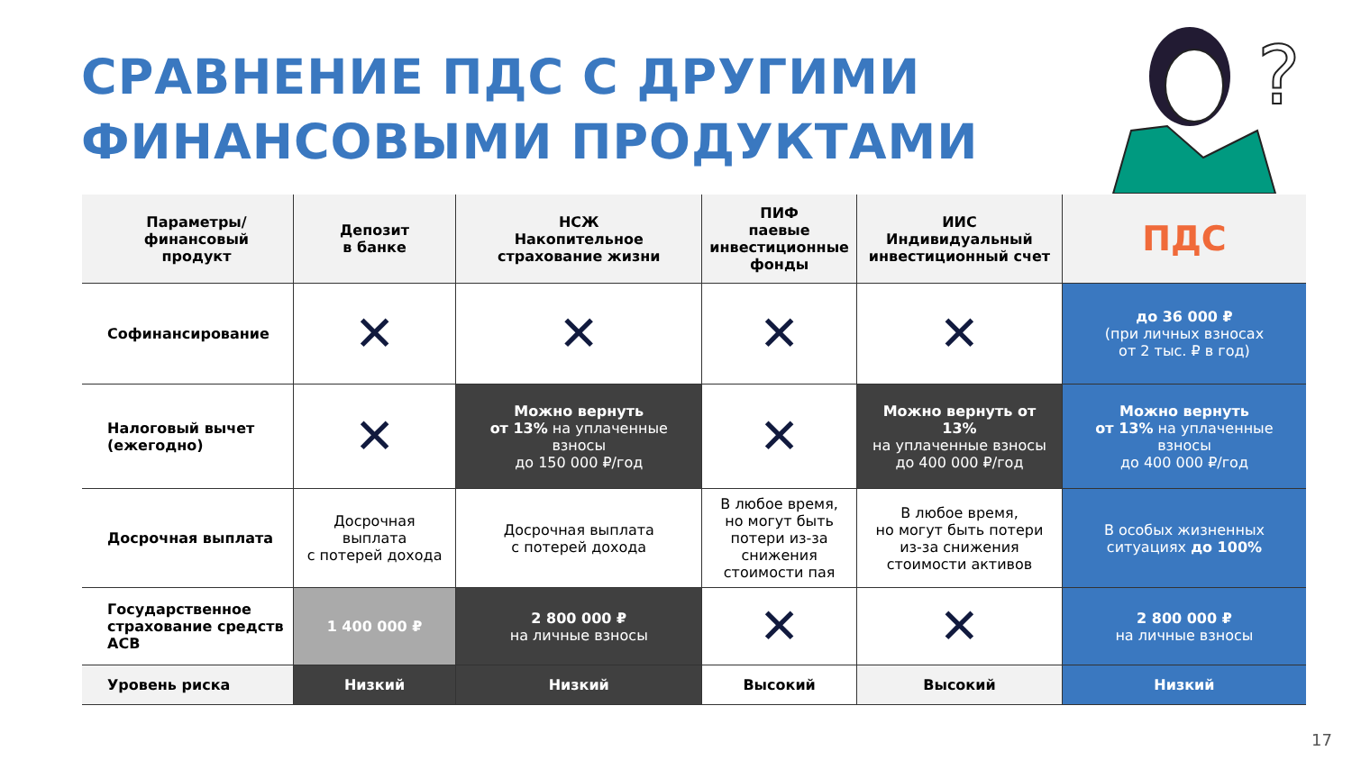СРАВНЕНИЕ ПДС С ДРУГИМИ
ФИНАНСОВЫМИ ПРОДУКТАМИ
?
| Параметры/ финансовый продукт | Депозит в банке | НСЖ Накопительное страхование жизни | ПИФ паевые инвестиционные фонды | ИИС Индивидуальный инвестиционный счет | ПДС |
| --- | --- | --- | --- | --- | --- |
| Софинансирование | ✕ | ✕ | ✕ | ✕ | до 36 000 ₽ (при личных взносах от 2 тыс. ₽ в год) |
| Налоговый вычет (ежегодно) | ✕ | Можно вернуть от 13% на уплаченные взносы до 150 000 ₽/год | ✕ | Можно вернуть от 13% на уплаченные взносы до 400 000 ₽/год | Можно вернуть от 13% на уплаченные взносы до 400 000 ₽/год |
| Досрочная выплата | Досрочная выплата с потерей дохода | Досрочная выплата с потерей дохода | В любое время, но могут быть потери из-за снижения стоимости пая | В любое время, но могут быть потери из-за снижения стоимости активов | В особых жизненных ситуациях до 100% |
| Государственное страхование средств АСВ | 1 400 000 ₽ | 2 800 000 ₽ на личные взносы | ✕ | ✕ | 2 800 000 ₽ на личные взносы |
| Уровень риска | Низкий | Низкий | Высокий | Высокий | Низкий |
17